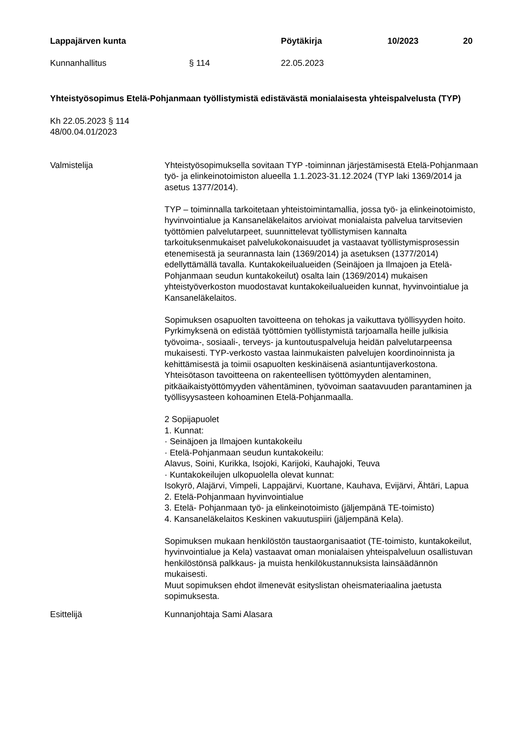Lappajärven kunta Pöytäkirja 10/2023 20
Kunnanhallitus § 114 22.05.2023
Yhteistyösopimus Etelä-Pohjanmaan työllistymistä edistävästä monialaisesta yhteispalvelusta (TYP)
Kh 22.05.2023 § 114
48/00.04.01/2023
Valmistelija Yhteistyösopimuksella sovitaan TYP -toiminnan järjestämisestä Etelä-Pohjanmaan työ- ja elinkeinotoimiston alueella 1.1.2023-31.12.2024 (TYP laki 1369/2014 ja asetus 1377/2014).
TYP – toiminnalla tarkoitetaan yhteistoimintamallia, jossa työ- ja elinkeinotoimisto, hyvinvointialue ja Kansaneläkelaitos arvioivat monialaista palvelua tarvitsevien työttömien palvelutarpeet, suunnittelevat työllistymisen kannalta tarkoituksenmukaiset palvelukokonaisuudet ja vastaavat työllistymisprosessin etenemisestä ja seurannasta lain (1369/2014) ja asetuksen (1377/2014) edellyttämällä tavalla. Kuntakokeilualueiden (Seinäjoen ja Ilmajoen ja Etelä-Pohjanmaan seudun kuntakokeilut) osalta lain (1369/2014) mukaisen yhteistyöverkoston muodostavat kuntakokeilualueiden kunnat, hyvinvointialue ja Kansaneläkelaitos.
Sopimuksen osapuolten tavoitteena on tehokas ja vaikuttava työllisyyden hoito. Pyrkimyksenä on edistää työttömien työllistymistä tarjoamalla heille julkisia työvoima-, sosiaali-, terveys- ja kuntoutuspalveluja heidän palvelutarpeensa mukaisesti. TYP-verkosto vastaa lainmukaisten palvelujen koordinoinnista ja kehittämisestä ja toimii osapuolten keskinäisenä asiantuntijaverkostona. Yhteisötason tavoitteena on rakenteellisen työttömyyden alentaminen, pitkäaikaistyöttömyyden vähentäminen, työvoiman saatavuuden parantaminen ja työllisyysasteen kohoaminen Etelä-Pohjanmaalla.
2 Sopijapuolet
1. Kunnat:
· Seinäjoen ja Ilmajoen kuntakokeilu
· Etelä-Pohjanmaan seudun kuntakokeilu:
Alavus, Soini, Kurikka, Isojoki, Karijoki, Kauhajoki, Teuva
· Kuntakokeilujen ulkopuolella olevat kunnat:
Isokyrö, Alajärvi, Vimpeli, Lappajärvi, Kuortane, Kauhava, Evijärvi, Ähtäri, Lapua
2. Etelä-Pohjanmaan hyvinvointialue
3. Etelä- Pohjanmaan työ- ja elinkeinotoimisto (jäljempänä TE-toimisto)
4. Kansaneläkelaitos Keskinen vakuutuspiiri (jäljempänä Kela).
Sopimuksen mukaan henkilöstön taustaorganisaatiot (TE-toimisto, kuntakokeilut, hyvinvointialue ja Kela) vastaavat oman monialaisen yhteispalveluun osallistuvan henkilöstönsä palkkaus- ja muista henkilökustannuksista lainsäädännön mukaisesti.
Muut sopimuksen ehdot ilmenevät esityslistan oheismateriaalina jaetusta sopimuksesta.
Esittelijä Kunnanjohtaja Sami Alasara